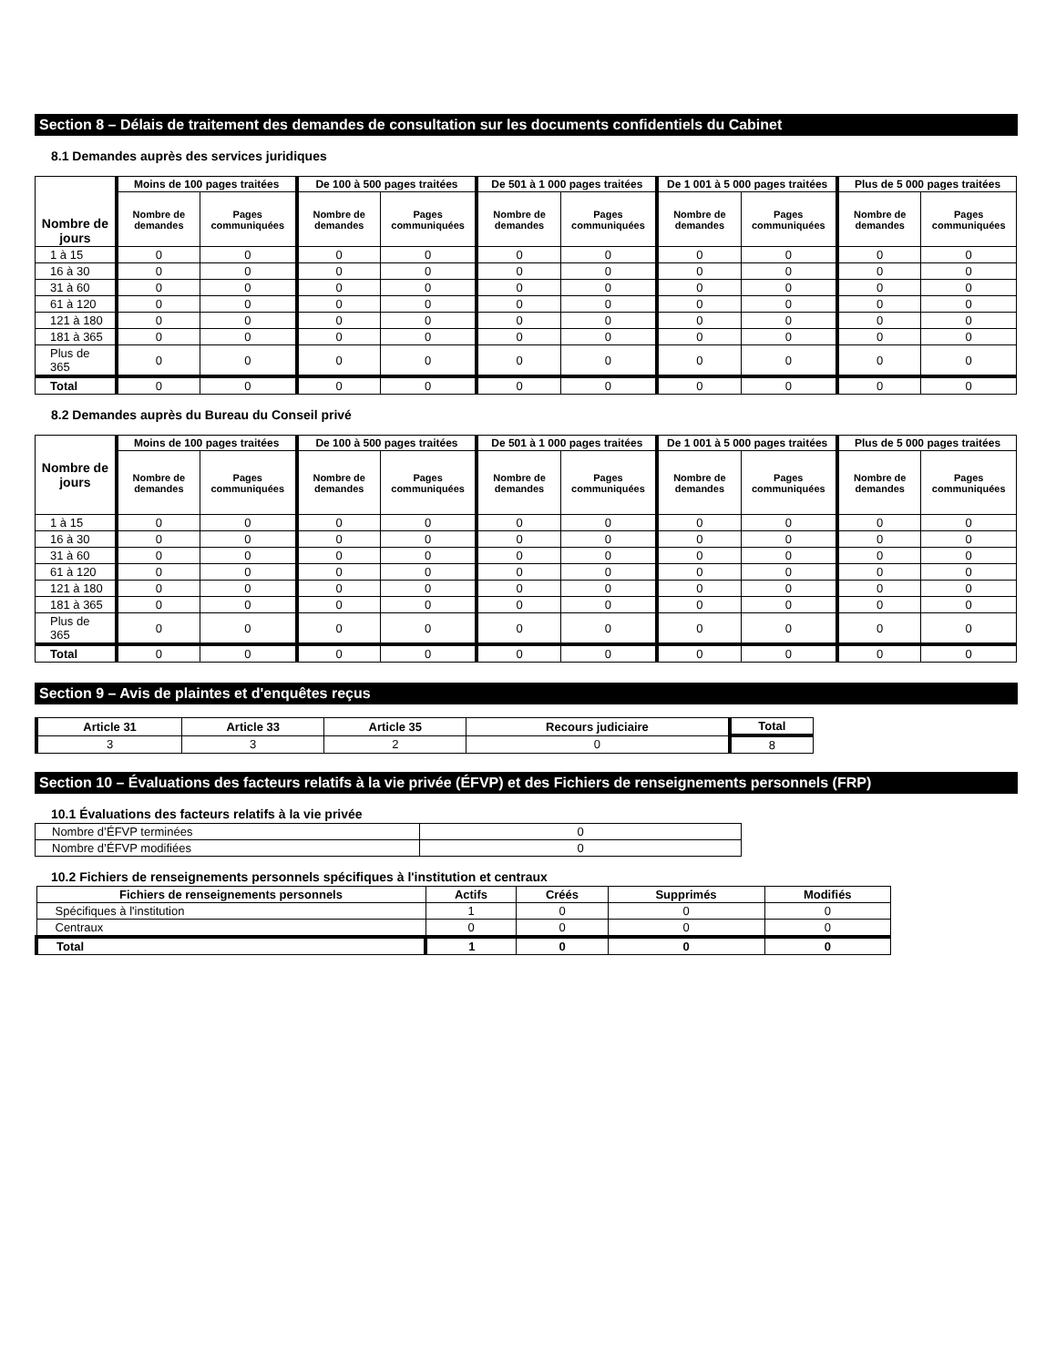Section 8 – Délais de traitement des demandes de consultation sur les documents confidentiels du Cabinet
8.1 Demandes auprès des services juridiques
| Nombre de jours | Moins de 100 pages traitées | | De 100 à 500 pages traitées | | De 501 à 1 000 pages traitées | | De 1 001 à 5 000 pages traitées | | Plus de 5 000 pages traitées | |
| --- | --- | --- | --- | --- | --- | --- | --- | --- | --- | --- |
| | Nombre de demandes | Pages communiquées | Nombre de demandes | Pages communiquées | Nombre de demandes | Pages communiquées | Nombre de demandes | Pages communiquées | Nombre de demandes | Pages communiquées |
| 1 à 15 | 0 | 0 | 0 | 0 | 0 | 0 | 0 | 0 | 0 | 0 |
| 16 à 30 | 0 | 0 | 0 | 0 | 0 | 0 | 0 | 0 | 0 | 0 |
| 31 à 60 | 0 | 0 | 0 | 0 | 0 | 0 | 0 | 0 | 0 | 0 |
| 61 à 120 | 0 | 0 | 0 | 0 | 0 | 0 | 0 | 0 | 0 | 0 |
| 121 à 180 | 0 | 0 | 0 | 0 | 0 | 0 | 0 | 0 | 0 | 0 |
| 181 à 365 | 0 | 0 | 0 | 0 | 0 | 0 | 0 | 0 | 0 | 0 |
| Plus de 365 | 0 | 0 | 0 | 0 | 0 | 0 | 0 | 0 | 0 | 0 |
| Total | 0 | 0 | 0 | 0 | 0 | 0 | 0 | 0 | 0 | 0 |
8.2 Demandes auprès du Bureau du Conseil privé
| Nombre de jours | Moins de 100 pages traitées | | De 100 à 500 pages traitées | | De 501 à 1 000 pages traitées | | De 1 001 à 5 000 pages traitées | | Plus de 5 000 pages traitées | |
| --- | --- | --- | --- | --- | --- | --- | --- | --- | --- | --- |
| | Nombre de demandes | Pages communiquées | Nombre de demandes | Pages communiquées | Nombre de demandes | Pages communiquées | Nombre de demandes | Pages communiquées | Nombre de demandes | Pages communiquées |
| 1 à 15 | 0 | 0 | 0 | 0 | 0 | 0 | 0 | 0 | 0 | 0 |
| 16 à 30 | 0 | 0 | 0 | 0 | 0 | 0 | 0 | 0 | 0 | 0 |
| 31 à 60 | 0 | 0 | 0 | 0 | 0 | 0 | 0 | 0 | 0 | 0 |
| 61 à 120 | 0 | 0 | 0 | 0 | 0 | 0 | 0 | 0 | 0 | 0 |
| 121 à 180 | 0 | 0 | 0 | 0 | 0 | 0 | 0 | 0 | 0 | 0 |
| 181 à 365 | 0 | 0 | 0 | 0 | 0 | 0 | 0 | 0 | 0 | 0 |
| Plus de 365 | 0 | 0 | 0 | 0 | 0 | 0 | 0 | 0 | 0 | 0 |
| Total | 0 | 0 | 0 | 0 | 0 | 0 | 0 | 0 | 0 | 0 |
Section 9 – Avis de plaintes et d'enquêtes reçus
| Article 31 | Article 33 | Article 35 | Recours judiciaire | Total |
| --- | --- | --- | --- | --- |
| 3 | 3 | 2 | 0 | 8 |
Section 10 – Évaluations des facteurs relatifs à la vie privée (ÉFVP) et des Fichiers de renseignements personnels (FRP)
10.1 Évaluations des facteurs relatifs à la vie privée
| Nombre d’ÉFVP terminées | 0 |
| Nombre d’ÉFVP modifiées | 0 |
10.2 Fichiers de renseignements personnels spécifiques à l'institution et centraux
| Fichiers de renseignements personnels | Actifs | Créés | Supprimés | Modifiés |
| --- | --- | --- | --- | --- |
| Spécifiques à l'institution | 1 | 0 | 0 | 0 |
| Centraux | 0 | 0 | 0 | 0 |
| Total | 1 | 0 | 0 | 0 |